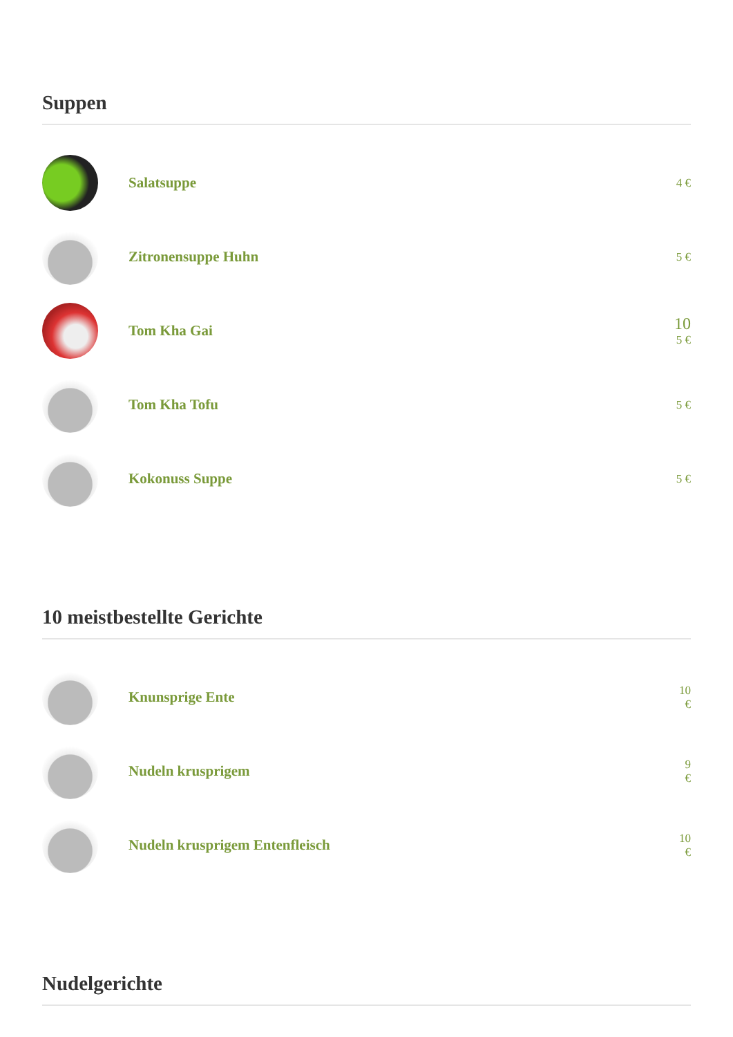Suppen
Salatsuppe
4 €
Zitronensuppe Huhn
5 €
Tom Kha Gai
10
5 €
Tom Kha Tofu
5 €
Kokonuss Suppe
5 €
10 meistbestellte Gerichte
Knunsprige Ente
10
€
Nudeln krusprigem
9
€
Nudeln krusprigem Entenfleisch
10
€
Nudelgerichte